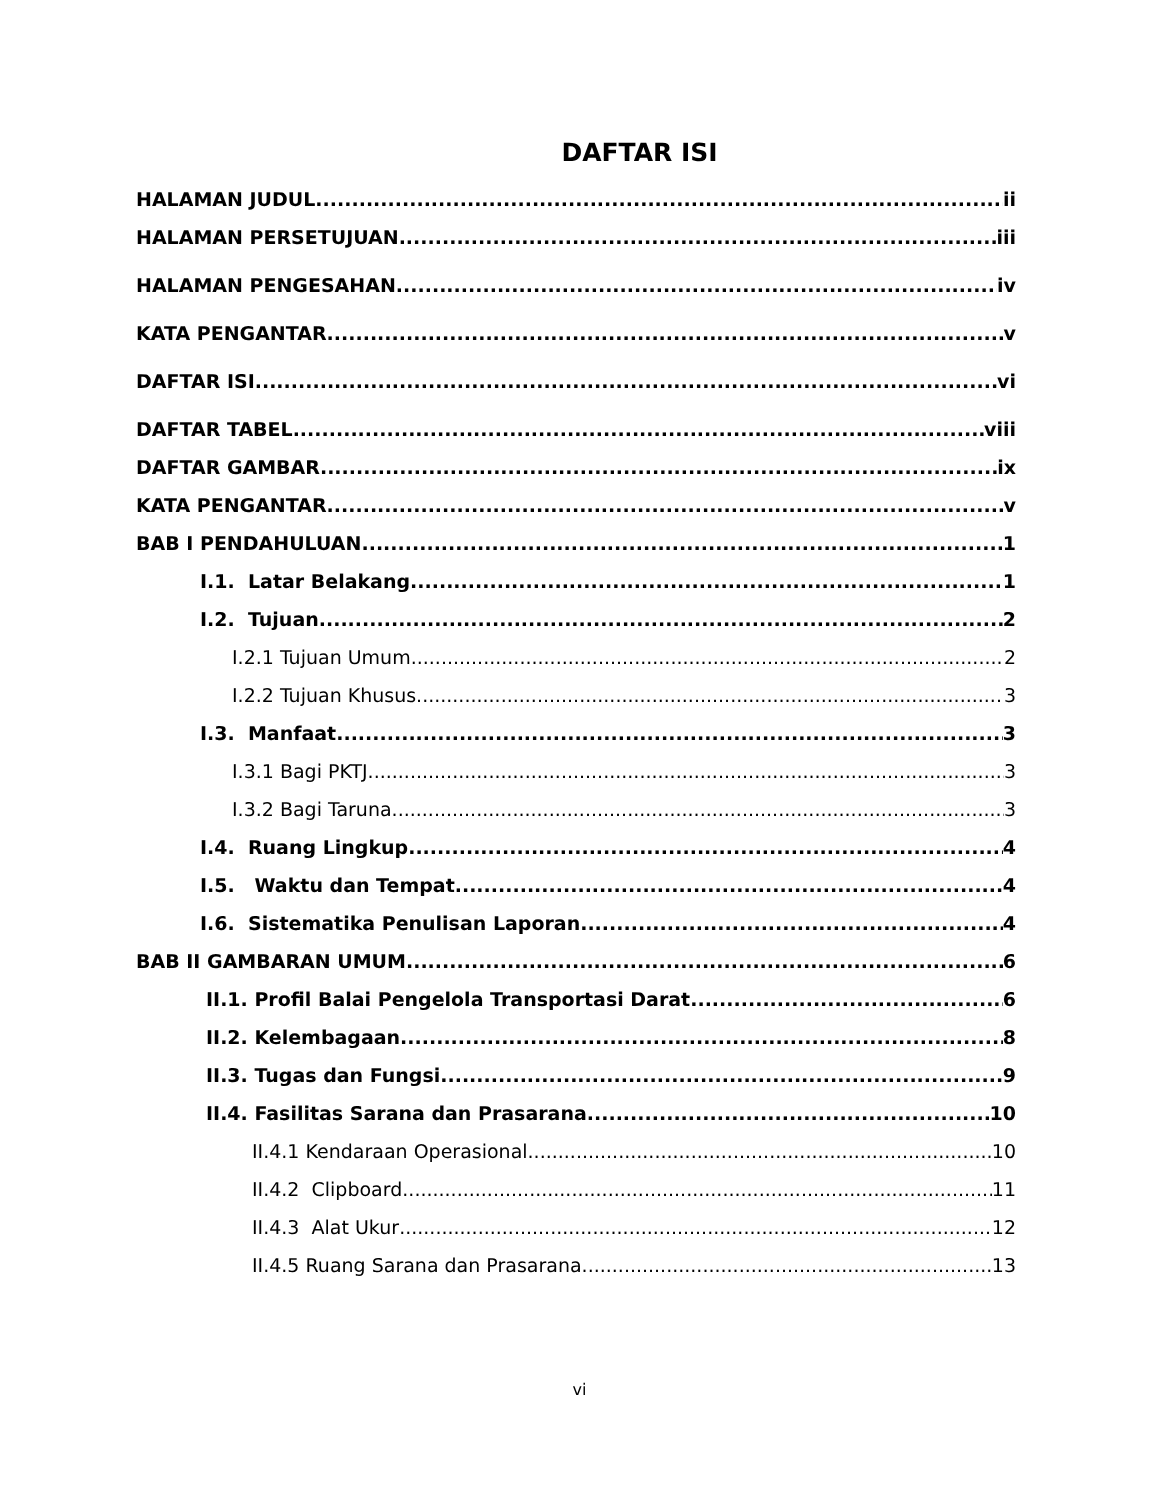DAFTAR ISI
HALAMAN JUDUL ii
HALAMAN PERSETUJUAN iii
HALAMAN PENGESAHAN iv
KATA PENGANTAR v
DAFTAR ISI vi
DAFTAR TABEL viii
DAFTAR GAMBAR ix
KATA PENGANTAR v
BAB I PENDAHULUAN 1
I.1. Latar Belakang 1
I.2. Tujuan 2
I.2.1 Tujuan Umum 2
I.2.2 Tujuan Khusus 3
I.3. Manfaat 3
I.3.1 Bagi PKTJ 3
I.3.2 Bagi Taruna 3
I.4. Ruang Lingkup 4
I.5. Waktu dan Tempat 4
I.6. Sistematika Penulisan Laporan 4
BAB II GAMBARAN UMUM 6
II.1. Profil Balai Pengelola Transportasi Darat 6
II.2. Kelembagaan 8
II.3. Tugas dan Fungsi 9
II.4. Fasilitas Sarana dan Prasarana 10
II.4.1 Kendaraan Operasional 10
II.4.2 Clipboard 11
II.4.3 Alat Ukur 12
II.4.5 Ruang Sarana dan Prasarana 13
vi